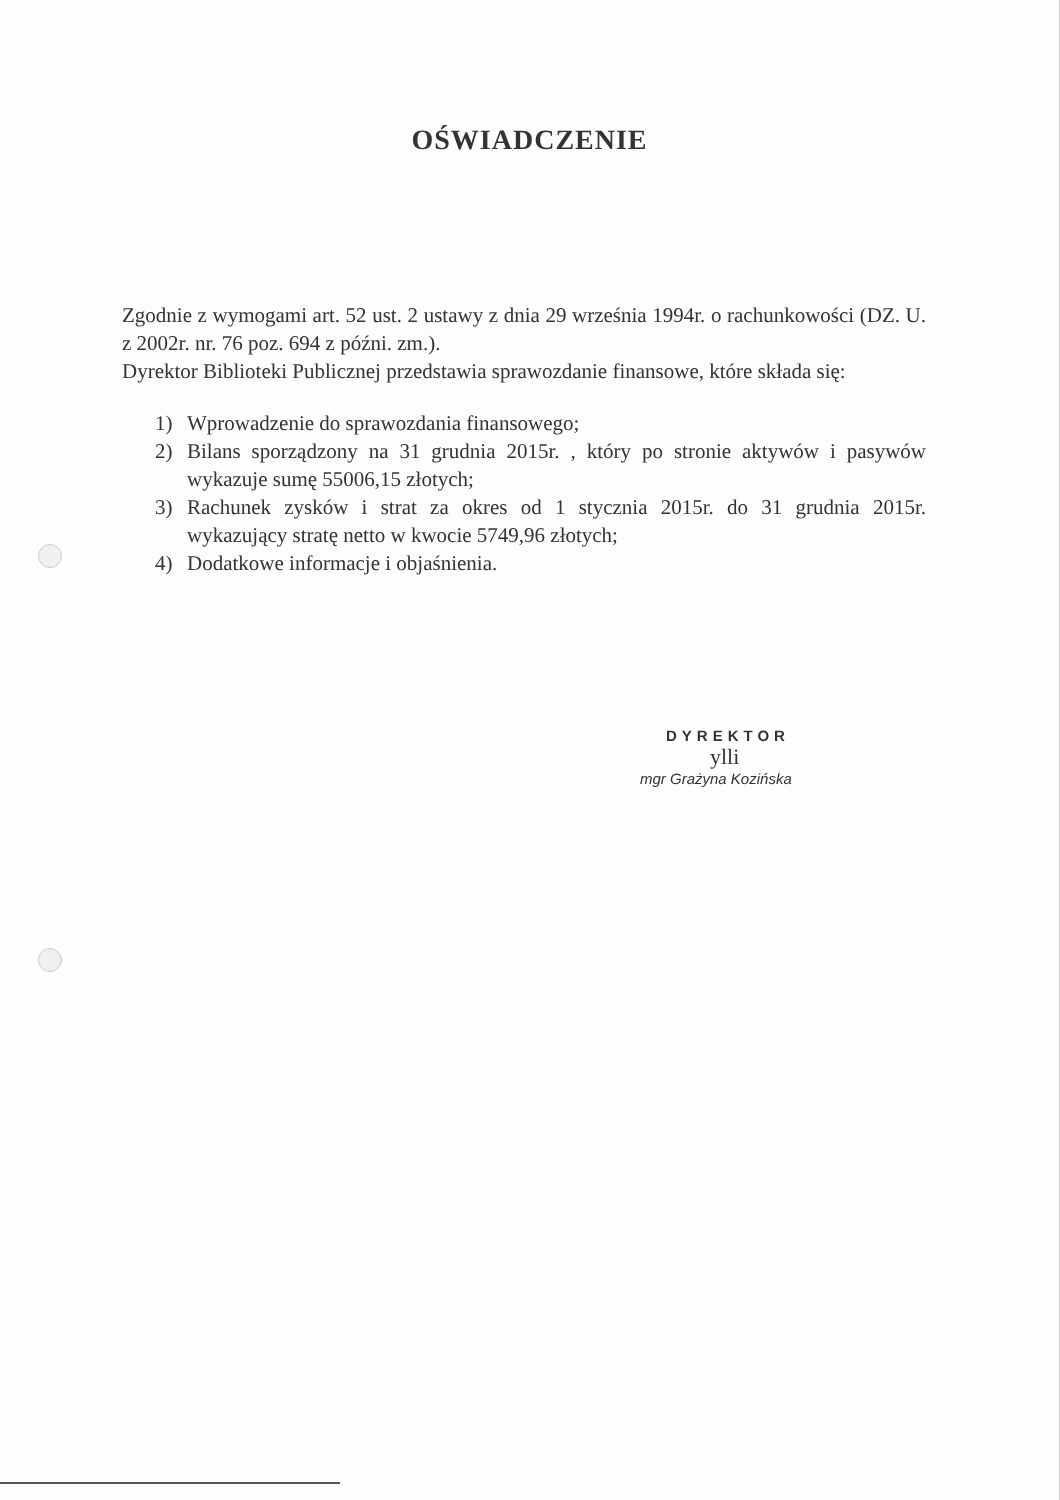OŚWIADCZENIE
Zgodnie z wymogami art. 52 ust. 2 ustawy z dnia 29 września 1994r. o rachunkowości (DZ. U. z 2002r. nr. 76 poz. 694 z późni. zm.).
Dyrektor Biblioteki Publicznej przedstawia sprawozdanie finansowe, które składa się:
1) Wprowadzenie do sprawozdania finansowego;
2) Bilans sporządzony na 31 grudnia 2015r. , który po stronie aktywów i pasywów wykazuje sumę 55006,15 złotych;
3) Rachunek zysków i strat za okres od 1 stycznia 2015r. do 31 grudnia 2015r. wykazujący stratę netto w kwocie 5749,96 złotych;
4) Dodatkowe informacje i objaśnienia.
DYREKTOR
ylli
mgr Grażyna Kozińska